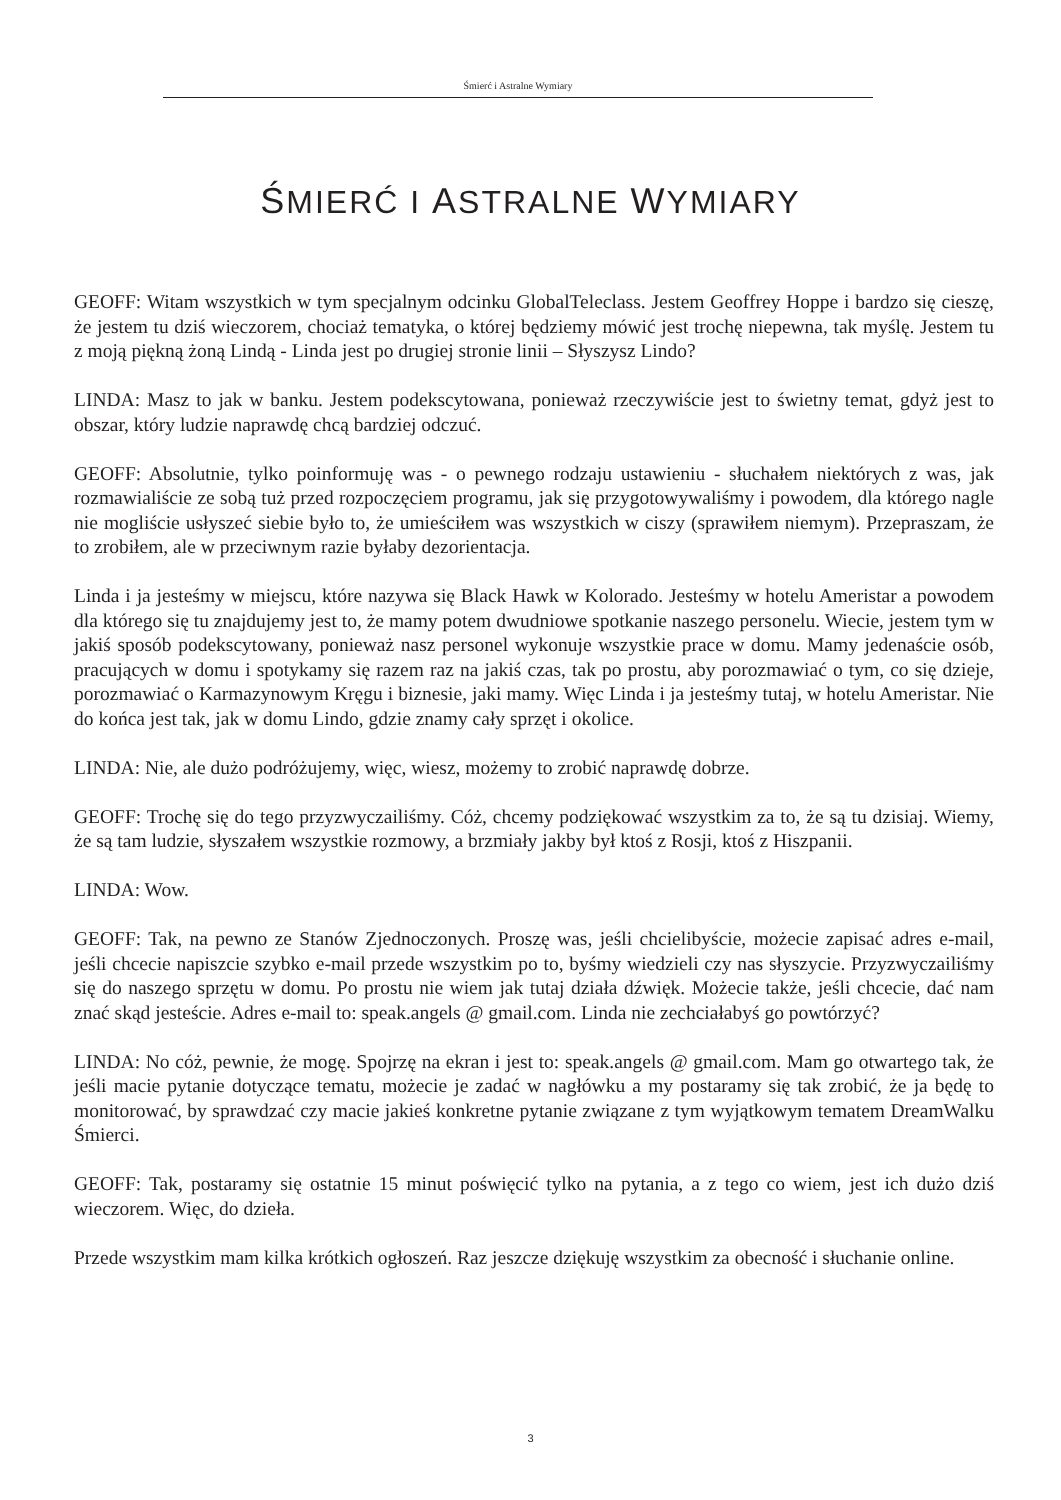Śmierć i Astralne Wymiary
ŚMIERĆ I ASTRALNE WYMIARY
GEOFF: Witam wszystkich w tym specjalnym odcinku GlobalTeleclass. Jestem Geoffrey Hoppe i bardzo się cieszę, że jestem tu dziś wieczorem, chociaż tematyka, o której będziemy mówić jest trochę niepewna, tak myślę. Jestem tu z moją piękną żoną Lindą - Linda jest po drugiej stronie linii – Słyszysz Lindo?
LINDA: Masz to jak w banku. Jestem podekscytowana, ponieważ rzeczywiście jest to świetny temat, gdyż jest to obszar, który ludzie naprawdę chcą bardziej odczuć.
GEOFF: Absolutnie, tylko poinformuję was - o pewnego rodzaju ustawieniu - słuchałem niektórych z was, jak rozmawialiście ze sobą tuż przed rozpoczęciem programu, jak się przygotowywaliśmy i powodem, dla którego nagle nie mogliście usłyszeć siebie było to, że umieściłem was wszystkich w ciszy (sprawiłem niemym). Przepraszam, że to zrobiłem, ale w przeciwnym razie byłaby dezorientacja.
Linda i ja jesteśmy w miejscu, które nazywa się Black Hawk w Kolorado. Jesteśmy w hotelu Ameristar a powodem dla którego się tu znajdujemy jest to, że mamy potem dwudniowe spotkanie naszego personelu. Wiecie, jestem tym w jakiś sposób podekscytowany, ponieważ nasz personel wykonuje wszystkie prace w domu. Mamy jedenaście osób, pracujących w domu i spotykamy się razem raz na jakiś czas, tak po prostu, aby porozmawiać o tym, co się dzieje, porozmawiać o Karmazynowym Kręgu i biznesie, jaki mamy. Więc Linda i ja jesteśmy tutaj, w hotelu Ameristar. Nie do końca jest tak, jak w domu Lindo, gdzie znamy cały sprzęt i okolice.
LINDA: Nie, ale dużo podróżujemy, więc, wiesz, możemy to zrobić naprawdę dobrze.
GEOFF: Trochę się do tego przyzwyczailiśmy. Cóż, chcemy podziękować wszystkim za to, że są tu dzisiaj. Wiemy, że są tam ludzie, słyszałem wszystkie rozmowy, a brzmiały jakby był ktoś z Rosji, ktoś z Hiszpanii.
LINDA: Wow.
GEOFF: Tak, na pewno ze Stanów Zjednoczonych. Proszę was, jeśli chcielibyście, możecie zapisać adres e-mail, jeśli chcecie napiszcie szybko e-mail przede wszystkim po to, byśmy wiedzieli czy nas słyszycie. Przyzwyczailiśmy się do naszego sprzętu w domu. Po prostu nie wiem jak tutaj działa dźwięk. Możecie także, jeśli chcecie, dać nam znać skąd jesteście. Adres e-mail to: speak.angels @ gmail.com. Linda nie zechciałabyś go powtórzyć?
LINDA: No cóż, pewnie, że mogę. Spojrzę na ekran i jest to: speak.angels @ gmail.com. Mam go otwartego tak, że jeśli macie pytanie dotyczące tematu, możecie je zadać w nagłówku a my postaramy się tak zrobić, że ja będę to monitorować, by sprawdzać czy macie jakieś konkretne pytanie związane z tym wyjątkowym tematem DreamWalku Śmierci.
GEOFF: Tak, postaramy się ostatnie 15 minut poświęcić tylko na pytania, a z tego co wiem, jest ich dużo dziś wieczorem. Więc, do dzieła.
Przede wszystkim mam kilka krótkich ogłoszeń. Raz jeszcze dziękuję wszystkim za obecność i słuchanie online.
3